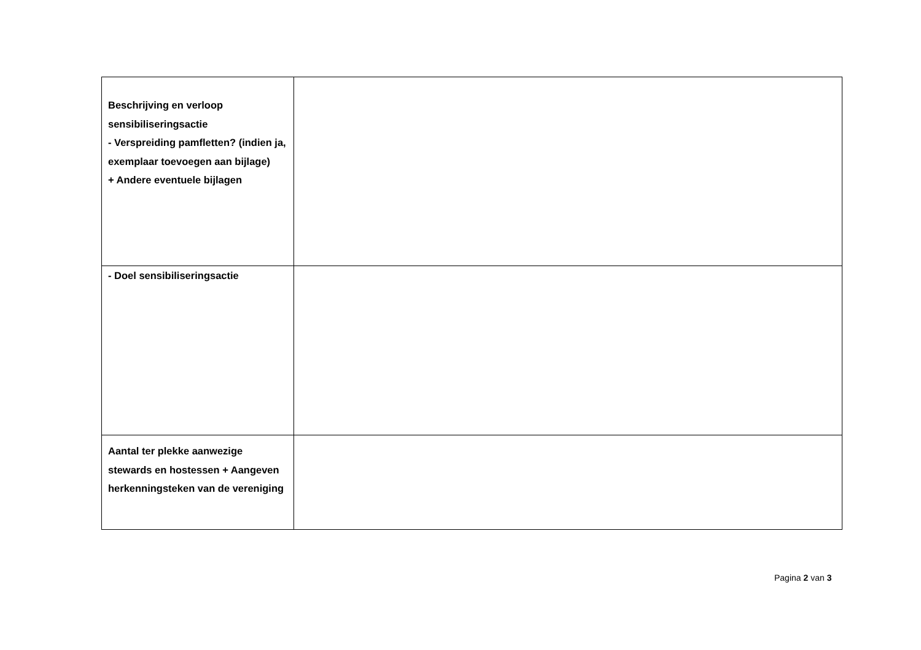| Beschrijving en verloop sensibiliseringsactie - Verspreiding pamfletten? (indien ja, exemplaar toevoegen aan bijlage) + Andere eventuele bijlagen | |
| - Doel sensibiliseringsactie | |
| Aantal ter plekke aanwezige stewards en hostessen + Aangeven herkenningsteken van de vereniging | |
Pagina 2 van 3